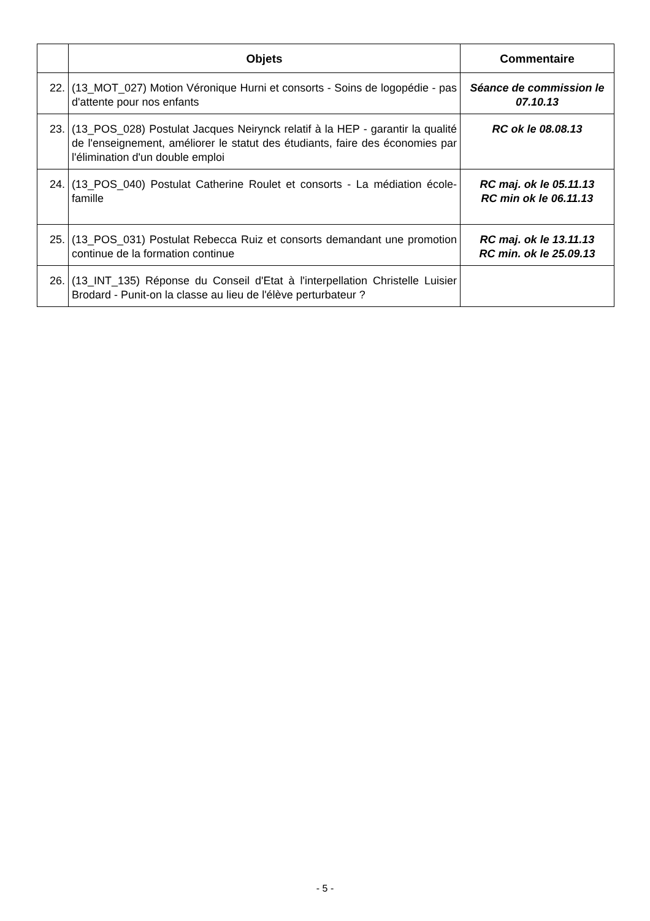| | Objets | Commentaire |
| --- | --- | --- |
| 22. | (13_MOT_027) Motion Véronique Hurni et consorts - Soins de logopédie - pas d'attente pour nos enfants | Séance de commission le 07.10.13 |
| 23. | (13_POS_028) Postulat Jacques Neirynck relatif à la HEP - garantir la qualité de l'enseignement, améliorer le statut des étudiants, faire des économies par l'élimination d'un double emploi | RC ok le 08.08.13 |
| 24. | (13_POS_040) Postulat Catherine Roulet et consorts - La médiation école-famille | RC maj. ok le 05.11.13 RC min ok le 06.11.13 |
| 25. | (13_POS_031) Postulat Rebecca Ruiz et consorts demandant une promotion continue de la formation continue | RC maj. ok le 13.11.13 RC min. ok le 25.09.13 |
| 26. | (13_INT_135) Réponse du Conseil d'Etat à l'interpellation Christelle Luisier Brodard - Punit-on la classe au lieu de l'élève perturbateur ? | |
- 5 -